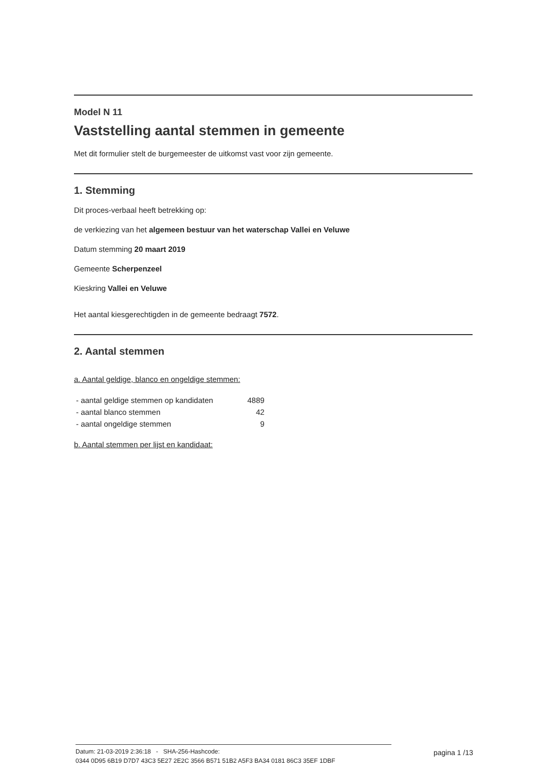Model N 11
Vaststelling aantal stemmen in gemeente
Met dit formulier stelt de burgemeester de uitkomst vast voor zijn gemeente.
1. Stemming
Dit proces-verbaal heeft betrekking op:
de verkiezing van het algemeen bestuur van het waterschap Vallei en Veluwe
Datum stemming 20 maart 2019
Gemeente Scherpenzeel
Kieskring Vallei en Veluwe
Het aantal kiesgerechtigden in de gemeente bedraagt 7572.
2. Aantal stemmen
a. Aantal geldige, blanco en ongeldige stemmen:
| - aantal geldige stemmen op kandidaten | 4889 |
| - aantal blanco stemmen | 42 |
| - aantal ongeldige stemmen | 9 |
b. Aantal stemmen per lijst en kandidaat:
Datum: 21-03-2019 2:36:18 - SHA-256-Hashcode:
0344 0D95 6B19 D7D7 43C3 5E27 2E2C 3566 B571 51B2 A5F3 BA34 0181 86C3 35EF 1DBF
pagina 1 /13